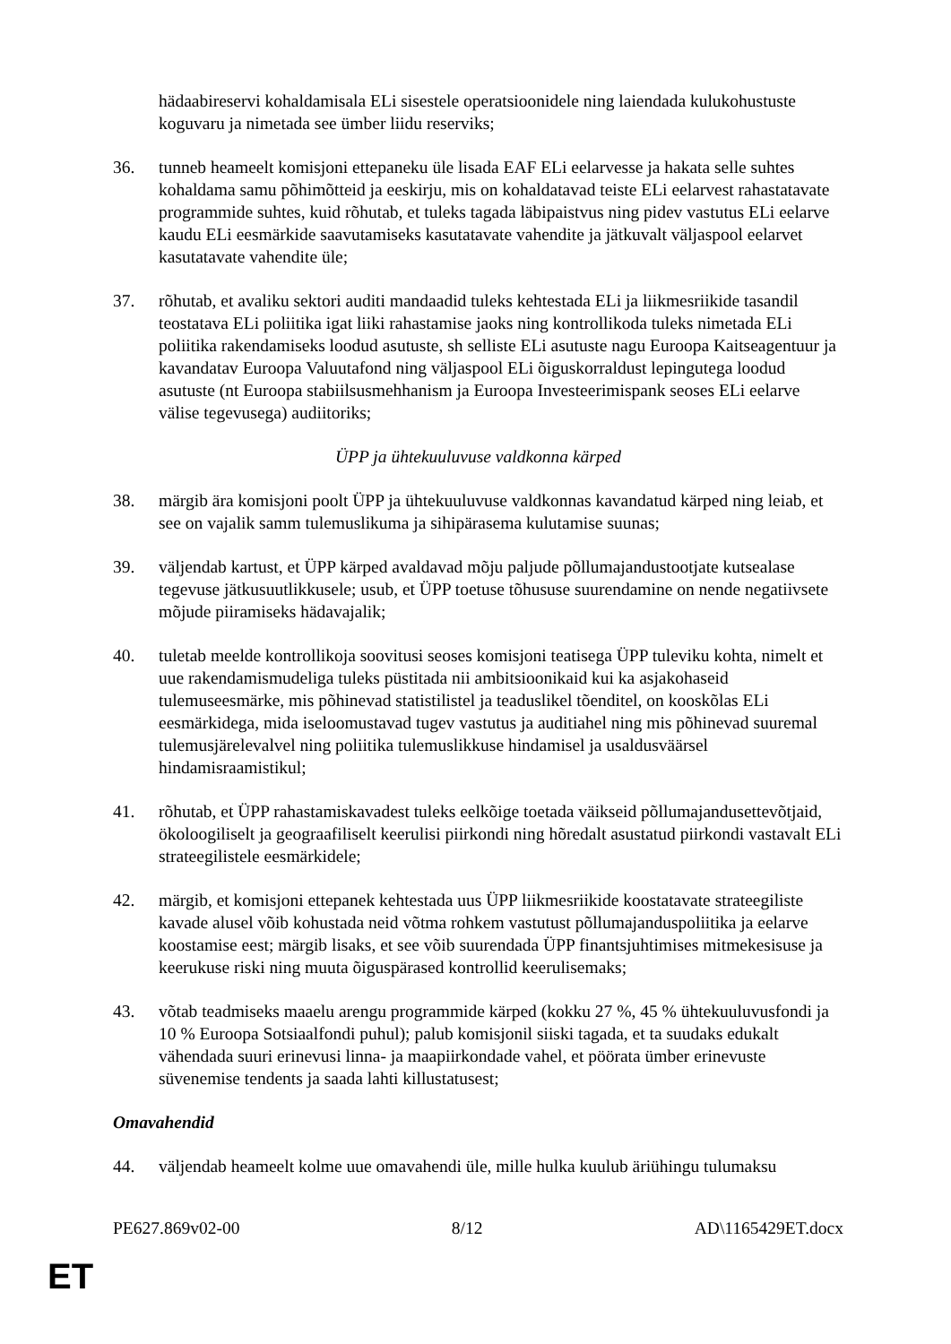hädaabireservi kohaldamisala ELi sisestele operatsioonidele ning laiendada kulukohustuste koguvaru ja nimetada see ümber liidu reserviks;
36. tunneb heameelt komisjoni ettepaneku üle lisada EAF ELi eelarvesse ja hakata selle suhtes kohaldama samu põhimõtteid ja eeskirju, mis on kohaldatavad teiste ELi eelarvest rahastatavate programmide suhtes, kuid rõhutab, et tuleks tagada läbipaistvus ning pidev vastutus ELi eelarve kaudu ELi eesmärkide saavutamiseks kasutatavate vahendite ja jätkuvalt väljaspool eelarvet kasutatavate vahendite üle;
37. rõhutab, et avaliku sektori auditi mandaadid tuleks kehtestada ELi ja liikmesriikide tasandil teostatava ELi poliitika igat liiki rahastamise jaoks ning kontrollikoda tuleks nimetada ELi poliitika rakendamiseks loodud asutuste, sh selliste ELi asutuste nagu Euroopa Kaitseagentuur ja kavandatav Euroopa Valuutafond ning väljaspool ELi õiguskorraldust lepingutega loodud asutuste (nt Euroopa stabiilsusmehhanism ja Euroopa Investeerimispank seoses ELi eelarve välise tegevusega) audiitoriks;
ÜPP ja ühtekuuluvuse valdkonna kärped
38. märgib ära komisjoni poolt ÜPP ja ühtekuuluvuse valdkonnas kavandatud kärped ning leiab, et see on vajalik samm tulemuslikuma ja sihipärasema kulutamise suunas;
39. väljendab kartust, et ÜPP kärped avaldavad mõju paljude põllumajandustootjate kutsealase tegevuse jätkusuutlikkusele; usub, et ÜPP toetuse tõhususe suurendamine on nende negatiivsete mõjude piiramiseks hädavajalik;
40. tuletab meelde kontrollikoja soovitusi seoses komisjoni teatisega ÜPP tuleviku kohta, nimelt et uue rakendamismudeliga tuleks püstitada nii ambitsioonikaid kui ka asjakohaseid tulemuseesmärke, mis põhinevad statistilistel ja teaduslikel tõenditel, on kooskõlas ELi eesmärkidega, mida iseloomustavad tugev vastutus ja auditiahel ning mis põhinevad suuremal tulemusjärelevalvel ning poliitika tulemuslikkuse hindamisel ja usaldusväärsel hindamisraamistikul;
41. rõhutab, et ÜPP rahastamiskavadest tuleks eelkõige toetada väikseid põllumajandusettevõtjaid, ökoloogiliselt ja geograafiliselt keerulisi piirkondi ning hõredalt asustatud piirkondi vastavalt ELi strateegilistele eesmärkidele;
42. märgib, et komisjoni ettepanek kehtestada uus ÜPP liikmesriikide koostatavate strateegiliste kavade alusel võib kohustada neid võtma rohkem vastutust põllumajanduspoliitika ja eelarve koostamise eest; märgib lisaks, et see võib suurendada ÜPP finantsjuhtimises mitmekesisuse ja keerukuse riski ning muuta õiguspärased kontrollid keerulisemaks;
43. võtab teadmiseks maaelu arengu programmide kärped (kokku 27 %, 45 % ühtekuuluvusfondi ja 10 % Euroopa Sotsiaalfondi puhul); palub komisjonil siiski tagada, et ta suudaks edukalt vähendada suuri erinevusi linna- ja maapiirkondade vahel, et pöörata ümber erinevuste süvenemise tendents ja saada lahti killustatusest;
Omavahendid
44. väljendab heameelt kolme uue omavahendi üle, mille hulka kuulub äriühingu tulumaksu
PE627.869v02-00 8/12 AD\1165429ET.docx
ET